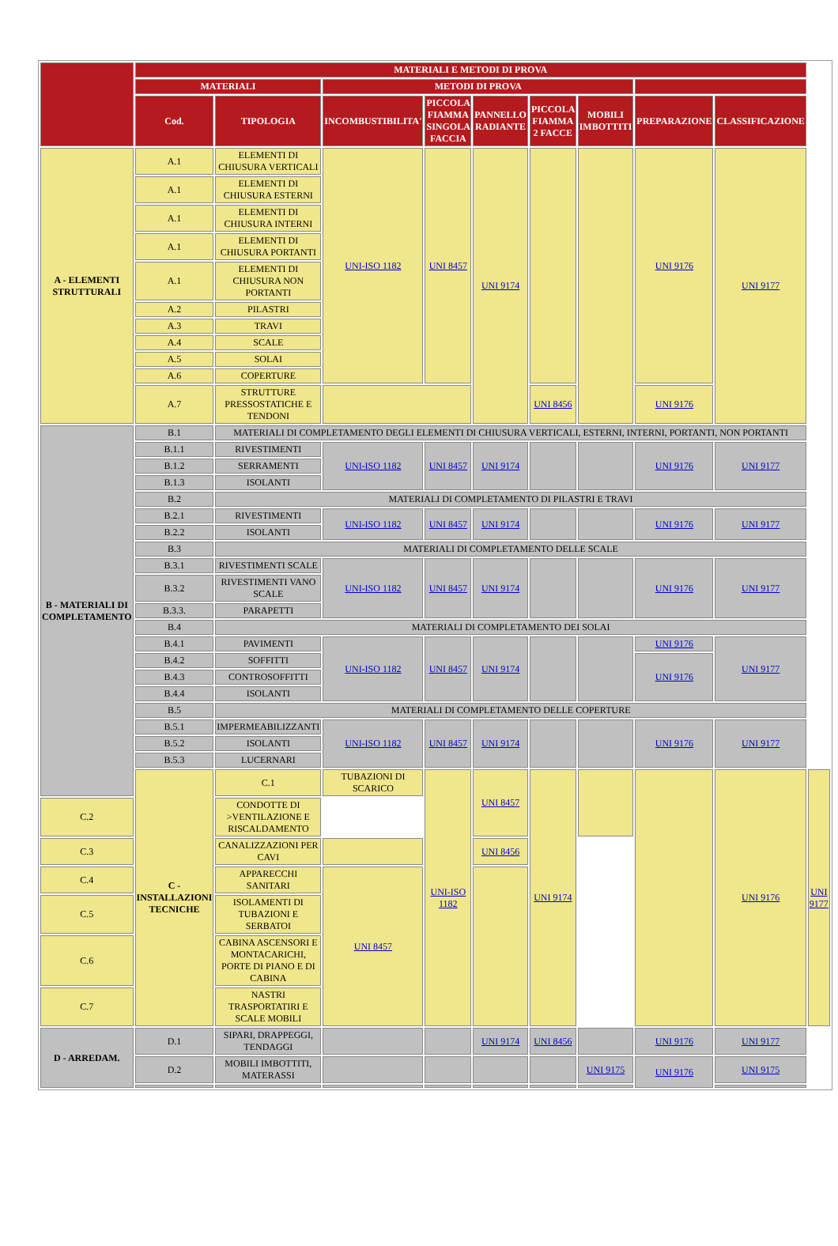| | MATERIALI E METODI DI PROVA | | | | | | | | | |
| --- | --- | --- | --- | --- | --- | --- | --- | --- | --- | --- |
| | MATERIALI | | METODI DI PROVA | | | | | | | |
| | Cod. | TIPOLOGIA | INCOMBUSTIBILITA' | PICCOLA FIAMMA SINGOLA FACCIA | PANNELLO RADIANTE | PICCOLA FIAMMA 2 FACCE | MOBILI IMBOTTITI | PREPARAZIONE | CLASSIFICAZIONE | |
| A - ELEMENTI STRUTTURALI | A.1 | ELEMENTI DI CHIUSURA VERTICALI | UNI-ISO 1182 | UNI 8457 | UNI 9174 | | | UNI 9176 | UNI 9177 | |
| | A.1 | ELEMENTI DI CHIUSURA ESTERNI | | | | | | | | |
| | A.1 | ELEMENTI DI CHIUSURA INTERNI | | | | | | | | |
| | A.1 | ELEMENTI DI CHIUSURA PORTANTI | | | | | | | | |
| | A.1 | ELEMENTI DI CHIUSURA NON PORTANTI | | | | | | | | |
| | A.2 | PILASTRI | | | | | | | | |
| | A.3 | TRAVI | | | | | | | | |
| | A.4 | SCALE | | | | | | | | |
| | A.5 | SOLAI | | | | | | | | |
| | A.6 | COPERTURE | | | | | | | | |
| | A.7 | STRUTTURE PRESSOSTATICHE E TENDONI | | | | UNI 8456 | | UNI 9176 | | |
| B - MATERIALI DI COMPLETAMENTO | B.1 | MATERIALI DI COMPLETAMENTO DEGLI ELEMENTI DI CHIUSURA VERTICALI, ESTERNI, INTERNI, PORTANTI, NON PORTANTI | | | | | | | | |
| | B.1.1 | RIVESTIMENTI | UNI-ISO 1182 | UNI 8457 | UNI 9174 | | | UNI 9176 | UNI 9177 | |
| | B.1.2 | SERRAMENTI | | | | | | | | |
| | B.1.3 | ISOLANTI | | | | | | | | |
| | B.2 | MATERIALI DI COMPLETAMENTO DI PILASTRI E TRAVI | | | | | | | | |
| | B.2.1 | RIVESTIMENTI | UNI-ISO 1182 | UNI 8457 | UNI 9174 | | | UNI 9176 | UNI 9177 | |
| | B.2.2 | ISOLANTI | | | | | | | | |
| | B.3 | MATERIALI DI COMPLETAMENTO DELLE SCALE | | | | | | | | |
| | B.3.1 | RIVESTIMENTI SCALE | UNI-ISO 1182 | UNI 8457 | UNI 9174 | | | UNI 9176 | UNI 9177 | |
| | B.3.2 | RIVESTIMENTI VANO SCALE | | | | | | | | |
| | B.3.3. | PARAPETTI | | | | | | | | |
| | B.4 | MATERIALI DI COMPLETAMENTO DEI SOLAI | | | | | | | | |
| | B.4.1 | PAVIMENTI | UNI-ISO 1182 | UNI 8457 | UNI 9174 | | | UNI 9176 | UNI 9177 | |
| | B.4.2 | SOFFITTI | | | | | | UNI 9176 | | |
| | B.4.3 | CONTROSOFFITTI | | | | | | | | |
| | B.4.4 | ISOLANTI | | | | | | | | |
| | B.5 | MATERIALI DI COMPLETAMENTO DELLE COPERTURE | | | | | | | | |
| | B.5.1 | IMPERMEABILIZZANTI | UNI-ISO 1182 | UNI 8457 | UNI 9174 | | | UNI 9176 | UNI 9177 | |
| | B.5.2 | ISOLANTI | | | | | | | | |
| | B.5.3 | LUCERNARI | | | | | | | | |
| | C - INSTALLAZIONI TECNICHE | C.1 | TUBAZIONI DI SCARICO | UNI-ISO 1182 | UNI 8457 | UNI 9174 | | | UNI 9176 | UNI 9177 |
| C.2 | | CONDOTTE DI >VENTILAZIONE E RISCALDAMENTO | | | | | | | | |
| C.3 | | CANALIZZAZIONI PER CAVI | | | UNI 8456 | | | | | |
| C.4 | | APPARECCHI SANITARI | UNI 8457 | | | | | | | |
| C.5 | | ISOLAMENTI DI TUBAZIONI E SERBATOI | | | | | | | | |
| C.6 | | CABINA ASCENSORI E MONTACARICHI, PORTE DI PIANO E DI CABINA | | | | | | | | |
| C.7 | | NASTRI TRASPORTATIRI E SCALE MOBILI | | | | | | | | |
| D - ARREDAM. | D.1 | SIPARI, DRAPPEGGI, TENDAGGI | | | UNI 9174 | UNI 8456 | | UNI 9176 | UNI 9177 | |
| | D.2 | MOBILI IMBOTTITI, MATERASSI | | | | | UNI 9175 | UNI 9176 | UNI 9175 | |